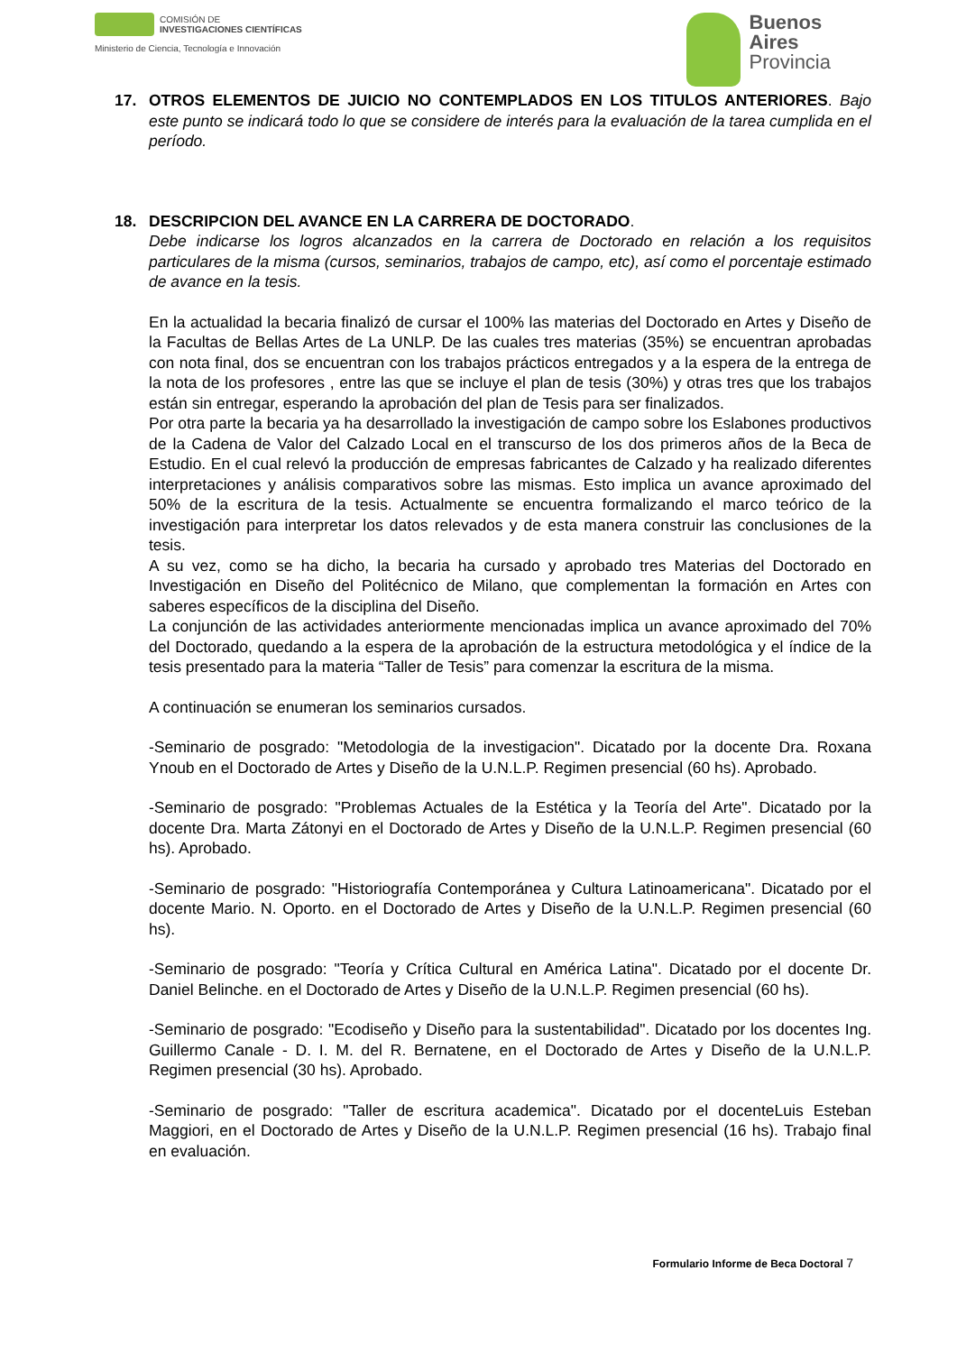COMISIÓN DE
INVESTIGACIONES CIENTÍFICAS
Ministerio de Ciencia, Tecnología e Innovación
Buenos
Aires
Provincia
17. OTROS ELEMENTOS DE JUICIO NO CONTEMPLADOS EN LOS TITULOS ANTERIORES. Bajo este punto se indicará todo lo que se considere de interés para la evaluación de la tarea cumplida en el período.
18. DESCRIPCION DEL AVANCE EN LA CARRERA DE DOCTORADO.
Debe indicarse los logros alcanzados en la carrera de Doctorado en relación a los requisitos particulares de la misma (cursos, seminarios, trabajos de campo, etc), así como el porcentaje estimado de avance en la tesis.
En la actualidad la becaria finalizó de cursar el 100% las materias del Doctorado en Artes y Diseño de la Facultas de Bellas Artes de La UNLP. De las cuales tres materias (35%) se encuentran aprobadas con nota final, dos se encuentran con los trabajos prácticos entregados y a la espera de la entrega de la nota de los profesores , entre las que se incluye el plan de tesis (30%) y otras tres que los trabajos están sin entregar, esperando la aprobación del plan de Tesis para ser finalizados.
Por otra parte la becaria ya ha desarrollado la investigación de campo sobre los Eslabones productivos de la Cadena de Valor del Calzado Local en el transcurso de los dos primeros años de la Beca de Estudio. En el cual relevó la producción de empresas fabricantes de Calzado y ha realizado diferentes interpretaciones y análisis comparativos sobre las mismas. Esto implica un avance aproximado del 50% de la escritura de la tesis. Actualmente se encuentra formalizando el marco teórico de la investigación para interpretar los datos relevados y de esta manera construir las conclusiones de la tesis.
A su vez, como se ha dicho, la becaria ha cursado y aprobado tres Materias del Doctorado en Investigación en Diseño del Politécnico de Milano, que complementan la formación en Artes con saberes específicos de la disciplina del Diseño.
La conjunción de las actividades anteriormente mencionadas implica un avance aproximado del 70% del Doctorado, quedando a la espera de la aprobación de la estructura metodológica y el índice de la tesis presentado para la materia “Taller de Tesis” para comenzar la escritura de la misma.
A continuación se enumeran los seminarios cursados.
-Seminario de posgrado: "Metodologia de la investigacion". Dicatado por la docente Dra. Roxana Ynoub en el Doctorado de Artes y Diseño de la U.N.L.P. Regimen presencial (60 hs). Aprobado.
-Seminario de posgrado: "Problemas Actuales de la Estética y la Teoría del Arte". Dicatado por la docente Dra. Marta Zátonyi en el Doctorado de Artes y Diseño de la U.N.L.P. Regimen presencial (60 hs). Aprobado.
-Seminario de posgrado: "Historiografía Contemporánea y Cultura Latinoamericana". Dicatado por el docente Mario. N. Oporto. en el Doctorado de Artes y Diseño de la U.N.L.P. Regimen presencial (60 hs).
-Seminario de posgrado: "Teoría y Crítica Cultural en América Latina". Dicatado por el docente Dr. Daniel Belinche. en el Doctorado de Artes y Diseño de la U.N.L.P. Regimen presencial (60 hs).
-Seminario de posgrado: "Ecodiseño y Diseño para la sustentabilidad". Dicatado por los docentes Ing. Guillermo Canale - D. I. M. del R. Bernatene, en el Doctorado de Artes y Diseño de la U.N.L.P. Regimen presencial (30 hs). Aprobado.
-Seminario de posgrado: "Taller de escritura academica". Dicatado por el docenteLuis Esteban Maggiori, en el Doctorado de Artes y Diseño de la U.N.L.P. Regimen presencial (16 hs). Trabajo final en evaluación.
Formulario Informe de Beca Doctoral 7